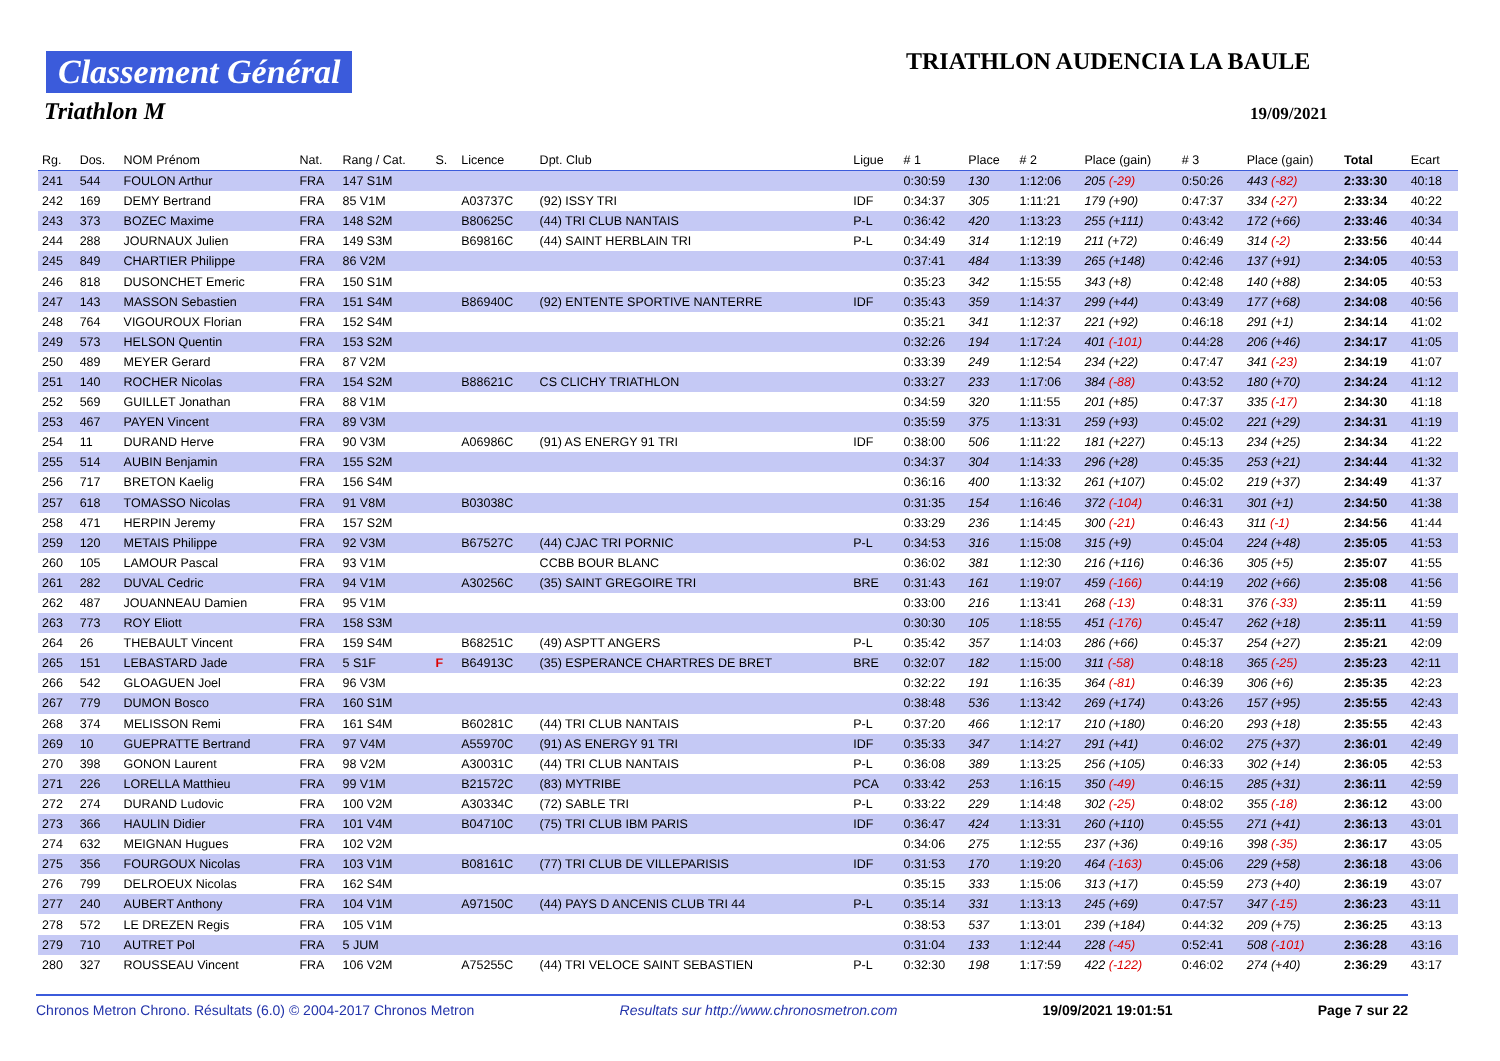Classement Général
Triathlon M
TRIATHLON AUDENCIA LA BAULE
19/09/2021
| Rg. | Dos. | NOM Prénom | Nat. | Rang / Cat. | S. | Licence | Dpt. Club | Ligue | # 1 | Place | # 2 | Place (gain) | # 3 | Place (gain) | Total | Ecart |
| --- | --- | --- | --- | --- | --- | --- | --- | --- | --- | --- | --- | --- | --- | --- | --- | --- |
| 241 | 544 | FOULON Arthur | FRA | 147 S1M | | | | | 0:30:59 | 130 | 1:12:06 | 205 (-29) | 0:50:26 | 443 (-82) | 2:33:30 | 40:18 |
| 242 | 169 | DEMY Bertrand | FRA | 85 V1M | | A03737C | (92) ISSY TRI | IDF | 0:34:37 | 305 | 1:11:21 | 179 (+90) | 0:47:37 | 334 (-27) | 2:33:34 | 40:22 |
| 243 | 373 | BOZEC Maxime | FRA | 148 S2M | | B80625C | (44) TRI CLUB NANTAIS | P-L | 0:36:42 | 420 | 1:13:23 | 255 (+111) | 0:43:42 | 172 (+66) | 2:33:46 | 40:34 |
| 244 | 288 | JOURNAUX Julien | FRA | 149 S3M | | B69816C | (44) SAINT HERBLAIN TRI | P-L | 0:34:49 | 314 | 1:12:19 | 211 (+72) | 0:46:49 | 314 (-2) | 2:33:56 | 40:44 |
| 245 | 849 | CHARTIER Philippe | FRA | 86 V2M | | | | | 0:37:41 | 484 | 1:13:39 | 265 (+148) | 0:42:46 | 137 (+91) | 2:34:05 | 40:53 |
| 246 | 818 | DUSONCHET Emeric | FRA | 150 S1M | | | | | 0:35:23 | 342 | 1:15:55 | 343 (+8) | 0:42:48 | 140 (+88) | 2:34:05 | 40:53 |
| 247 | 143 | MASSON Sebastien | FRA | 151 S4M | | B86940C | (92) ENTENTE SPORTIVE NANTERRE | IDF | 0:35:43 | 359 | 1:14:37 | 299 (+44) | 0:43:49 | 177 (+68) | 2:34:08 | 40:56 |
| 248 | 764 | VIGOUROUX Florian | FRA | 152 S4M | | | | | 0:35:21 | 341 | 1:12:37 | 221 (+92) | 0:46:18 | 291 (+1) | 2:34:14 | 41:02 |
| 249 | 573 | HELSON Quentin | FRA | 153 S2M | | | | | 0:32:26 | 194 | 1:17:24 | 401 (-101) | 0:44:28 | 206 (+46) | 2:34:17 | 41:05 |
| 250 | 489 | MEYER Gerard | FRA | 87 V2M | | | | | 0:33:39 | 249 | 1:12:54 | 234 (+22) | 0:47:47 | 341 (-23) | 2:34:19 | 41:07 |
| 251 | 140 | ROCHER Nicolas | FRA | 154 S2M | | B88621C | CS CLICHY TRIATHLON | | 0:33:27 | 233 | 1:17:06 | 384 (-88) | 0:43:52 | 180 (+70) | 2:34:24 | 41:12 |
| 252 | 569 | GUILLET Jonathan | FRA | 88 V1M | | | | | 0:34:59 | 320 | 1:11:55 | 201 (+85) | 0:47:37 | 335 (-17) | 2:34:30 | 41:18 |
| 253 | 467 | PAYEN Vincent | FRA | 89 V3M | | | | | 0:35:59 | 375 | 1:13:31 | 259 (+93) | 0:45:02 | 221 (+29) | 2:34:31 | 41:19 |
| 254 | 11 | DURAND Herve | FRA | 90 V3M | | A06986C | (91) AS ENERGY 91 TRI | IDF | 0:38:00 | 506 | 1:11:22 | 181 (+227) | 0:45:13 | 234 (+25) | 2:34:34 | 41:22 |
| 255 | 514 | AUBIN Benjamin | FRA | 155 S2M | | | | | 0:34:37 | 304 | 1:14:33 | 296 (+28) | 0:45:35 | 253 (+21) | 2:34:44 | 41:32 |
| 256 | 717 | BRETON Kaelig | FRA | 156 S4M | | | | | 0:36:16 | 400 | 1:13:32 | 261 (+107) | 0:45:02 | 219 (+37) | 2:34:49 | 41:37 |
| 257 | 618 | TOMASSO Nicolas | FRA | 91 V8M | | B03038C | | | 0:31:35 | 154 | 1:16:46 | 372 (-104) | 0:46:31 | 301 (+1) | 2:34:50 | 41:38 |
| 258 | 471 | HERPIN Jeremy | FRA | 157 S2M | | | | | 0:33:29 | 236 | 1:14:45 | 300 (-21) | 0:46:43 | 311 (-1) | 2:34:56 | 41:44 |
| 259 | 120 | METAIS Philippe | FRA | 92 V3M | | B67527C | (44) CJAC TRI PORNIC | P-L | 0:34:53 | 316 | 1:15:08 | 315 (+9) | 0:45:04 | 224 (+48) | 2:35:05 | 41:53 |
| 260 | 105 | LAMOUR Pascal | FRA | 93 V1M | | | CCBB BOUR BLANC | | 0:36:02 | 381 | 1:12:30 | 216 (+116) | 0:46:36 | 305 (+5) | 2:35:07 | 41:55 |
| 261 | 282 | DUVAL Cedric | FRA | 94 V1M | | A30256C | (35) SAINT GREGOIRE TRI | BRE | 0:31:43 | 161 | 1:19:07 | 459 (-166) | 0:44:19 | 202 (+66) | 2:35:08 | 41:56 |
| 262 | 487 | JOUANNEAU Damien | FRA | 95 V1M | | | | | 0:33:00 | 216 | 1:13:41 | 268 (-13) | 0:48:31 | 376 (-33) | 2:35:11 | 41:59 |
| 263 | 773 | ROY Eliott | FRA | 158 S3M | | | | | 0:30:30 | 105 | 1:18:55 | 451 (-176) | 0:45:47 | 262 (+18) | 2:35:11 | 41:59 |
| 264 | 26 | THEBAULT Vincent | FRA | 159 S4M | | B68251C | (49) ASPTT ANGERS | P-L | 0:35:42 | 357 | 1:14:03 | 286 (+66) | 0:45:37 | 254 (+27) | 2:35:21 | 42:09 |
| 265 | 151 | LEBASTARD Jade | FRA | 5 S1F | F | B64913C | (35) ESPERANCE CHARTRES DE BRET | BRE | 0:32:07 | 182 | 1:15:00 | 311 (-58) | 0:48:18 | 365 (-25) | 2:35:23 | 42:11 |
| 266 | 542 | GLOAGUEN Joel | FRA | 96 V3M | | | | | 0:32:22 | 191 | 1:16:35 | 364 (-81) | 0:46:39 | 306 (+6) | 2:35:35 | 42:23 |
| 267 | 779 | DUMON Bosco | FRA | 160 S1M | | | | | 0:38:48 | 536 | 1:13:42 | 269 (+174) | 0:43:26 | 157 (+95) | 2:35:55 | 42:43 |
| 268 | 374 | MELISSON Remi | FRA | 161 S4M | | B60281C | (44) TRI CLUB NANTAIS | P-L | 0:37:20 | 466 | 1:12:17 | 210 (+180) | 0:46:20 | 293 (+18) | 2:35:55 | 42:43 |
| 269 | 10 | GUEPRATTE Bertrand | FRA | 97 V4M | | A55970C | (91) AS ENERGY 91 TRI | IDF | 0:35:33 | 347 | 1:14:27 | 291 (+41) | 0:46:02 | 275 (+37) | 2:36:01 | 42:49 |
| 270 | 398 | GONON Laurent | FRA | 98 V2M | | A30031C | (44) TRI CLUB NANTAIS | P-L | 0:36:08 | 389 | 1:13:25 | 256 (+105) | 0:46:33 | 302 (+14) | 2:36:05 | 42:53 |
| 271 | 226 | LORELLA Matthieu | FRA | 99 V1M | | B21572C | (83) MYTRIBE | PCA | 0:33:42 | 253 | 1:16:15 | 350 (-49) | 0:46:15 | 285 (+31) | 2:36:11 | 42:59 |
| 272 | 274 | DURAND Ludovic | FRA | 100 V2M | | A30334C | (72) SABLE TRI | P-L | 0:33:22 | 229 | 1:14:48 | 302 (-25) | 0:48:02 | 355 (-18) | 2:36:12 | 43:00 |
| 273 | 366 | HAULIN Didier | FRA | 101 V4M | | B04710C | (75) TRI CLUB IBM PARIS | IDF | 0:36:47 | 424 | 1:13:31 | 260 (+110) | 0:45:55 | 271 (+41) | 2:36:13 | 43:01 |
| 274 | 632 | MEIGNAN Hugues | FRA | 102 V2M | | | | | 0:34:06 | 275 | 1:12:55 | 237 (+36) | 0:49:16 | 398 (-35) | 2:36:17 | 43:05 |
| 275 | 356 | FOURGOUX Nicolas | FRA | 103 V1M | | B08161C | (77) TRI CLUB DE VILLEPARISIS | IDF | 0:31:53 | 170 | 1:19:20 | 464 (-163) | 0:45:06 | 229 (+58) | 2:36:18 | 43:06 |
| 276 | 799 | DELROEUX Nicolas | FRA | 162 S4M | | | | | 0:35:15 | 333 | 1:15:06 | 313 (+17) | 0:45:59 | 273 (+40) | 2:36:19 | 43:07 |
| 277 | 240 | AUBERT Anthony | FRA | 104 V1M | | A97150C | (44) PAYS D ANCENIS CLUB TRI 44 | P-L | 0:35:14 | 331 | 1:13:13 | 245 (+69) | 0:47:57 | 347 (-15) | 2:36:23 | 43:11 |
| 278 | 572 | LE DREZEN Regis | FRA | 105 V1M | | | | | 0:38:53 | 537 | 1:13:01 | 239 (+184) | 0:44:32 | 209 (+75) | 2:36:25 | 43:13 |
| 279 | 710 | AUTRET Pol | FRA | 5 JUM | | | | | 0:31:04 | 133 | 1:12:44 | 228 (-45) | 0:52:41 | 508 (-101) | 2:36:28 | 43:16 |
| 280 | 327 | ROUSSEAU Vincent | FRA | 106 V2M | | A75255C | (44) TRI VELOCE SAINT SEBASTIEN | P-L | 0:32:30 | 198 | 1:17:59 | 422 (-122) | 0:46:02 | 274 (+40) | 2:36:29 | 43:17 |
Chronos Metron Chrono. Résultats (6.0) © 2004-2017 Chronos Metron Resultats sur http://www.chronosmetron.com 19/09/2021 19:01:51 Page 7 sur 22